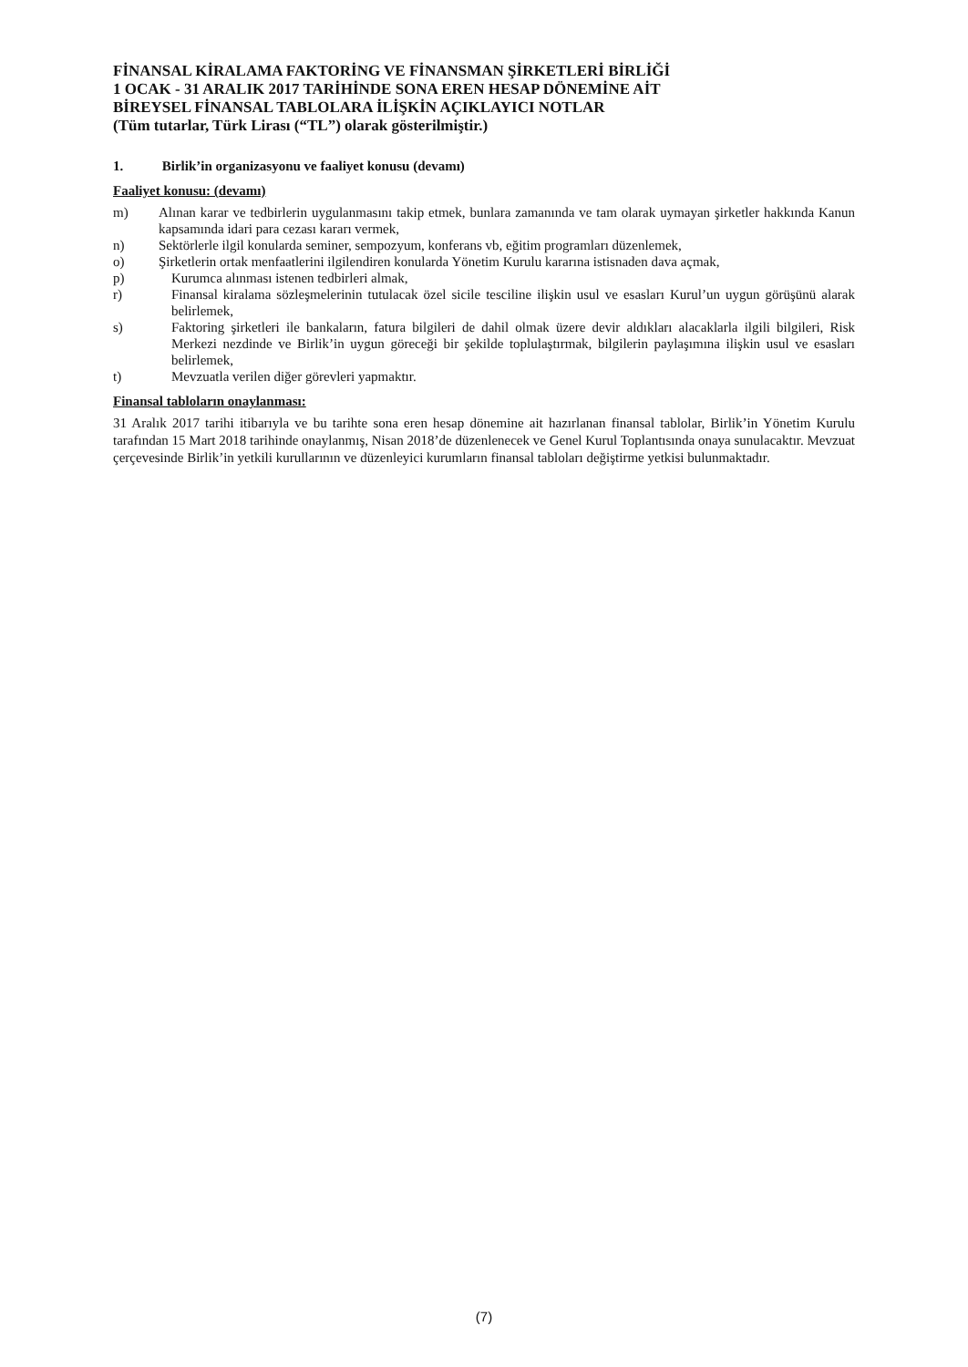FİNANSAL KİRALAMA FAKTORİNG VE FİNANSMAN ŞİRKETLERİ BİRLİĞİ
1 OCAK - 31 ARALIK 2017 TARİHİNDE SONA EREN HESAP DÖNEMİNE AİT
BİREYSEL FİNANSAL TABLOLARA İLİŞKİN AÇIKLAYICI NOTLAR
(Tüm tutarlar, Türk Lirası (“TL”) olarak gösterilmiştir.)
1. Birlik’in organizasyonu ve faaliyet konusu (devamı)
Faaliyet konusu: (devamı)
m) Alınan karar ve tedbirlerin uygulanmasını takip etmek, bunlara zamanında ve tam olarak uymayan şirketler hakkında Kanun kapsamında idari para cezası kararı vermek,
n) Sektörlerle ilgil konularda seminer, sempozyum, konferans vb, eğitim programları düzenlemek,
o) Şirketlerin ortak menfaatlerini ilgilendiren konularda Yönetim Kurulu kararına istisnaden dava açmak,
p) Kurumca alınması istenen tedbirleri almak,
r) Finansal kiralama sözleşmelerinin tutulacak özel sicile tesciline ilişkin usul ve esasları Kurul’un uygun görüşünü alarak belirlemek,
s) Faktoring şirketleri ile bankaların, fatura bilgileri de dahil olmak üzere devir aldıkları alacaklarla ilgili bilgileri, Risk Merkezi nezdinde ve Birlik’in uygun göreceği bir şekilde toplulaştırmak, bilgilerin paylaşımına ilişkin usul ve esasları belirlemek,
t) Mevzuatla verilen diğer görevleri yapmaktır.
Finansal tabloların onaylanması:
31 Aralık 2017 tarihi itibarıyla ve bu tarihte sona eren hesap dönemine ait hazırlanan finansal tablolar, Birlik’in Yönetim Kurulu tarafından 15 Mart 2018 tarihinde onaylanmış, Nisan 2018’de düzenlenecek ve Genel Kurul Toplantısında onaya sunulacaktır. Mevzuat çerçevesinde Birlik’in yetkili kurullarının ve düzenleyici kurumların finansal tabloları değiştirme yetkisi bulunmaktadır.
(7)